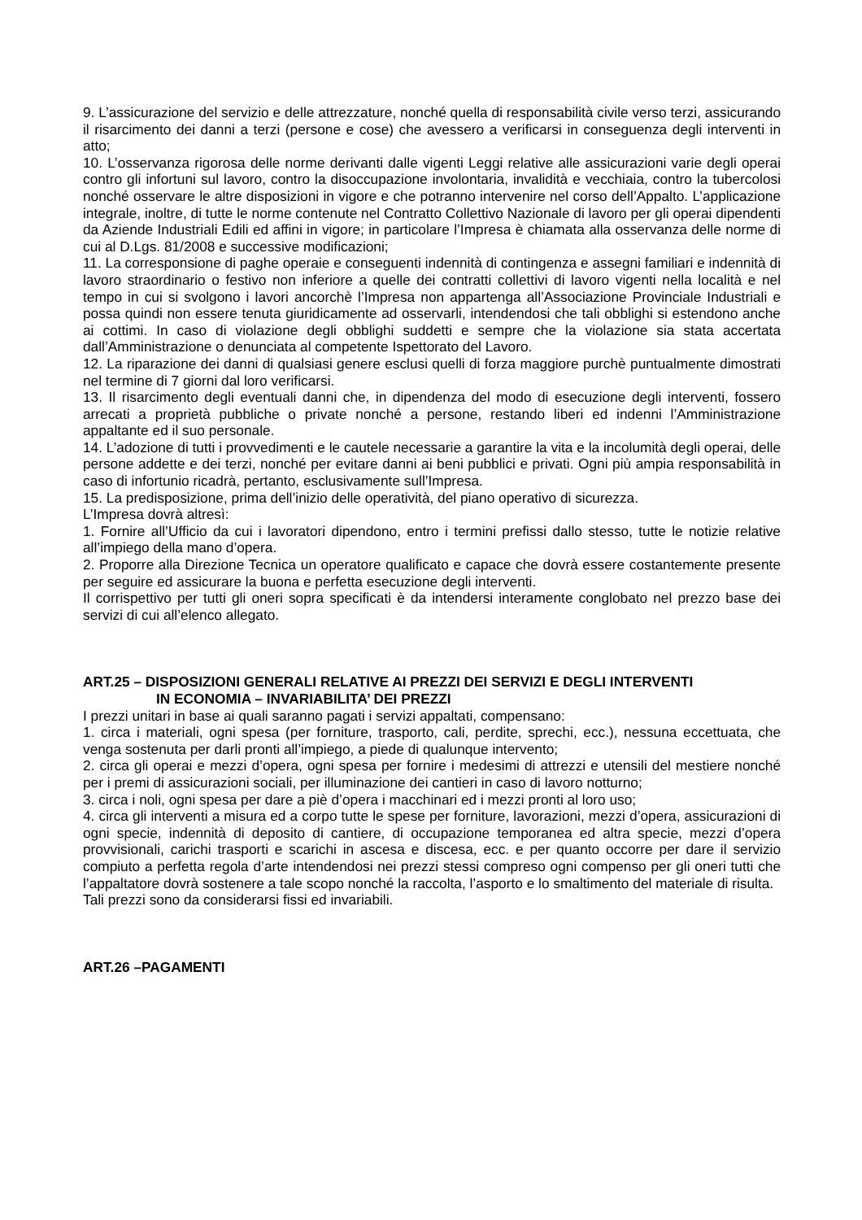9. L’assicurazione del servizio e delle attrezzature, nonché quella di responsabilità civile verso terzi, assicurando il risarcimento dei danni a terzi (persone e cose) che avessero a verificarsi in conseguenza degli interventi in atto;
10. L’osservanza rigorosa delle norme derivanti dalle vigenti Leggi relative alle assicurazioni varie degli operai contro gli infortuni sul lavoro, contro la disoccupazione involontaria, invalidità e vecchiaia, contro la tubercolosi nonché osservare le altre disposizioni in vigore e che potranno intervenire nel corso dell’Appalto. L’applicazione integrale, inoltre, di tutte le norme contenute nel Contratto Collettivo Nazionale di lavoro per gli operai dipendenti da Aziende Industriali Edili ed affini in vigore; in particolare l’Impresa è chiamata alla osservanza delle norme di cui al D.Lgs. 81/2008 e successive modificazioni;
11. La corresponsione di paghe operaie e conseguenti indennità di contingenza e assegni familiari e indennità di lavoro straordinario o festivo non inferiore a quelle dei contratti collettivi di lavoro vigenti nella località e nel tempo in cui si svolgono i lavori ancorchè l’Impresa non appartenga all’Associazione Provinciale Industriali e possa quindi non essere tenuta giuridicamente ad osservarli, intendendosi che tali obblighi si estendono anche ai cottimi. In caso di violazione degli obblighi suddetti e sempre che la violazione sia stata accertata dall’Amministrazione o denunciata al competente Ispettorato del Lavoro.
12. La riparazione dei danni di qualsiasi genere esclusi quelli di forza maggiore purchè puntualmente dimostrati nel termine di 7 giorni dal loro verificarsi.
13. Il risarcimento degli eventuali danni che, in dipendenza del modo di esecuzione degli interventi, fossero arrecati a proprietà pubbliche o private nonché a persone, restando liberi ed indenni l’Amministrazione appaltante ed il suo personale.
14. L’adozione di tutti i provvedimenti e le cautele necessarie a garantire la vita e la incolumità degli operai, delle persone addette e dei terzi, nonché per evitare danni ai beni pubblici e privati. Ogni più ampia responsabilità in caso di infortunio ricadrà, pertanto, esclusivamente sull’Impresa.
15. La predisposizione, prima dell’inizio delle operatività, del piano operativo di sicurezza.
L’Impresa dovrà altresì:
1. Fornire all’Ufficio da cui i lavoratori dipendono, entro i termini prefissi dallo stesso, tutte le notizie relative all’impiego della mano d’opera.
2. Proporre alla Direzione Tecnica un operatore qualificato e capace che dovrà essere costantemente presente per seguire ed assicurare la buona e perfetta esecuzione degli interventi.
Il corrispettivo per tutti gli oneri sopra specificati è da intendersi interamente conglobato nel prezzo base dei servizi di cui all’elenco allegato.
ART.25 – DISPOSIZIONI GENERALI RELATIVE AI PREZZI DEI SERVIZI E DEGLI INTERVENTI
IN ECONOMIA – INVARIABILITA’ DEI PREZZI
I prezzi unitari in base ai quali saranno pagati i servizi appaltati, compensano:
1. circa i materiali, ogni spesa (per forniture, trasporto, cali, perdite, sprechi, ecc.), nessuna eccettuata, che venga sostenuta per darli pronti all’impiego, a piede di qualunque intervento;
2. circa gli operai e mezzi d’opera, ogni spesa per fornire i medesimi di attrezzi e utensili del mestiere nonché per i premi di assicurazioni sociali, per illuminazione dei cantieri in caso di lavoro notturno;
3. circa i noli, ogni spesa per dare a piè d’opera i macchinari ed i mezzi pronti al loro uso;
4. circa gli interventi a misura ed a corpo tutte le spese per forniture, lavorazioni, mezzi d’opera, assicurazioni di ogni specie, indennità di deposito di cantiere, di occupazione temporanea ed altra specie, mezzi d’opera provvisionali, carichi trasporti e scarichi in ascesa e discesa, ecc. e per quanto occorre per dare il servizio compiuto a perfetta regola d’arte intendendosi nei prezzi stessi compreso ogni compenso per gli oneri tutti che l’appaltatore dovrà sostenere a tale scopo nonché la raccolta, l’asporto e lo smaltimento del materiale di risulta.
Tali prezzi sono da considerarsi fissi ed invariabili.
ART.26 –PAGAMENTI